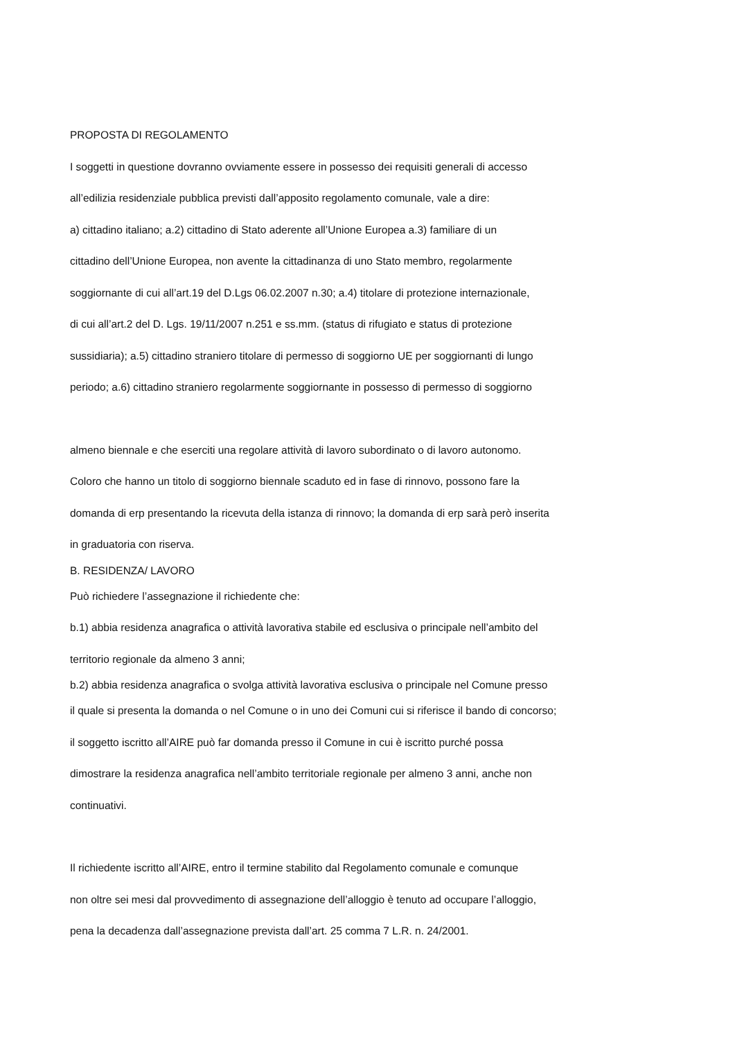PROPOSTA DI REGOLAMENTO
I soggetti in questione dovranno ovviamente essere in possesso dei requisiti generali di accesso
all’edilizia residenziale pubblica previsti dall’apposito regolamento comunale, vale a dire:
a) cittadino italiano; a.2) cittadino di Stato aderente all’Unione Europea a.3) familiare di un
cittadino dell’Unione Europea, non avente la cittadinanza di uno Stato membro, regolarmente
soggiornante di cui all’art.19 del D.Lgs 06.02.2007 n.30; a.4) titolare di protezione internazionale,
di cui all’art.2 del D. Lgs. 19/11/2007 n.251 e ss.mm. (status di rifugiato e status di protezione
sussidiaria); a.5) cittadino straniero titolare di permesso di soggiorno UE per soggiornanti di lungo
periodo; a.6) cittadino straniero regolarmente soggiornante in possesso di permesso di soggiorno
almeno biennale e che eserciti una regolare attività di lavoro subordinato o di lavoro autonomo.
Coloro che hanno un titolo di soggiorno biennale scaduto ed in fase di rinnovo, possono fare la
domanda di erp presentando la ricevuta della istanza di rinnovo; la domanda di erp sarà però inserita
in graduatoria con riserva.
B. RESIDENZA/ LAVORO
Può richiedere l’assegnazione il richiedente che:
b.1) abbia residenza anagrafica o attività lavorativa stabile ed esclusiva o principale nell’ambito del
territorio regionale da almeno 3 anni;
b.2) abbia residenza anagrafica o svolga attività lavorativa esclusiva o principale nel Comune presso
il quale si presenta la domanda o nel Comune o in uno dei Comuni cui si riferisce il bando di concorso;
il soggetto iscritto all’AIRE può far domanda presso il Comune in cui è iscritto purché possa
dimostrare la residenza anagrafica nell’ambito territoriale regionale per almeno 3 anni, anche non
continuativi.
Il richiedente iscritto all’AIRE, entro il termine stabilito dal Regolamento comunale e comunque
non oltre sei mesi dal provvedimento di assegnazione dell’alloggio è tenuto ad occupare l’alloggio,
pena la decadenza dall’assegnazione prevista dall’art. 25 comma 7 L.R. n. 24/2001.